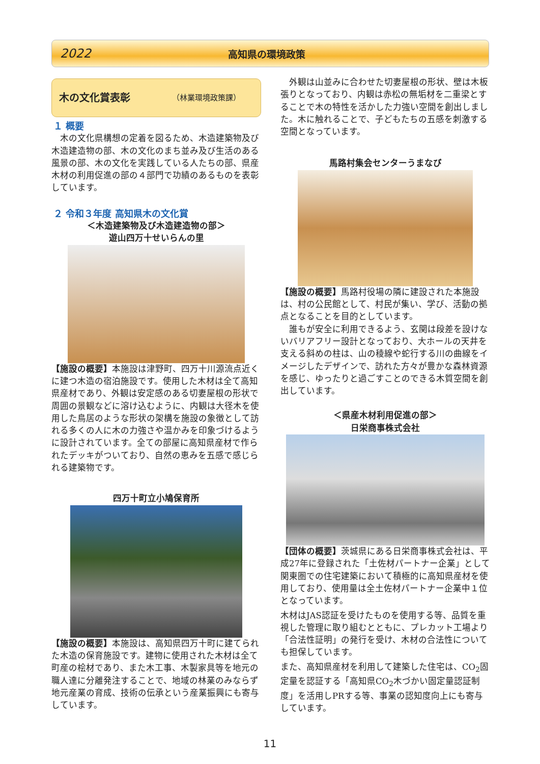2022 高知県の環境政策
木の文化賞表彰 （林業環境政策課）
１ 概要
　木の文化県構想の定着を図るため、木造建築物及び木造建造物の部、木の文化のまち並み及び生活のある風景の部、木の文化を実践している人たちの部、県産木材の利用促進の部の４部門で功績のあるものを表彰しています。
２ 令和３年度 高知県木の文化賞
＜木造建築物及び木造建造物の部＞
遊山四万十せいらんの里
【施設の概要】本施設は津野町、四万十川源流点近くに建つ木造の宿泊施設です。使用した木材は全て高知県産材であり、外観は安定感のある切妻屋根の形状で周囲の景観などに溶け込むように、内観は大径木を使用した鳥居のような形状の架構を施設の象徴として訪れる多くの人に木の力強さや温かみを印象づけるように設計されています。全ての部屋に高知県産材で作られたデッキがついており、自然の恵みを五感で感じられる建築物です。
四万十町立小鳩保育所
【施設の概要】本施設は、高知県四万十町に建てられた木造の保育施設です。建物に使用された木材は全て町産の桧材であり、また木工事、木製家具等を地元の職人達に分離発注することで、地域の林業のみならず地元産業の育成、技術の伝承という産業振興にも寄与しています。
　外観は山並みに合わせた切妻屋根の形状、壁は木板張りとなっており、内観は赤松の無垢材を二重梁とすることで木の特性を活かした力強い空間を創出しました。木に触れることで、子どもたちの五感を刺激する空間となっています。
馬路村集会センターうまなび
【施設の概要】馬路村役場の隣に建設された本施設は、村の公民館として、村民が集い、学び、活動の拠点となることを目的としています。
　誰もが安全に利用できるよう、玄関は段差を設けないバリアフリー設計となっており、大ホールの天井を支える斜めの柱は、山の稜線や蛇行する川の曲線をイメージしたデザインで、訪れた方々が豊かな森林資源を感じ、ゆったりと過ごすことのできる木質空間を創出しています。
＜県産木材利用促進の部＞
日栄商事株式会社
【団体の概要】茨城県にある日栄商事株式会社は、平成27年に登録された「土佐材パートナー企業」として関東圏での住宅建築において積極的に高知県産材を使用しており、使用量は全土佐材パートナー企業中１位となっています。
木材はJAS認証を受けたものを使用する等、品質を重視した管理に取り組むとともに、プレカット工場より「合法性証明」の発行を受け、木材の合法性についても担保しています。
また、高知県産材を利用して建築した住宅は、CO<sub>2</sub>固定量を認証する「高知県CO<sub>2</sub>木づかい固定量認証制度」を活用しPRする等、事業の認知度向上にも寄与しています。
11